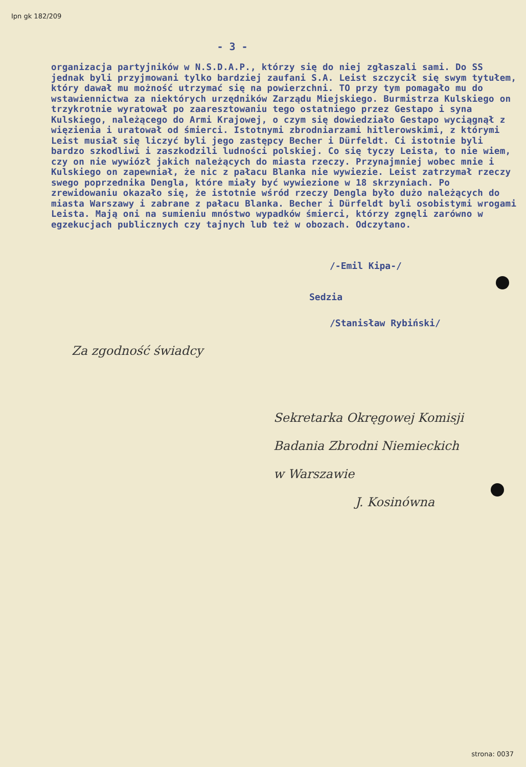Ipn gk 182/209
- 3 -
organizacja partyjników w N.S.D.A.P., którzy się do niej zgłaszali sami. Do SS jednak byli przyjmowani tylko bardziej zaufani S.A. Leist szczycił się swym tytułem, który dawał mu możność utrzymać się na powierzchni. TO przy tym pomagało mu do wstawiennictwa za niektórych urzędników Zarządu Miejskiego. Burmistrza Kulskiego on trzykrotnie wyratował po zaaresztowaniu tego ostatniego przez Gestapo i syna Kulskiego, należącego do Armi Krajowej, o czym się dowiedziało Gestapo wyciągnął z więzienia i uratował od śmierci. Istotnymi zbrodniarzami hitlerowskimi, z którymi Leist musiał się liczyć byli jego zastępcy Becher i Dürfeldt. Ci istotnie byli bardzo szkodliwi i zaszkodzili ludności polskiej. Co się tyczy Leista, to nie wiem, czy on nie wywiózł jakich należących do miasta rzeczy. Przynajmniej wobec mnie i Kulskiego on zapewniał, że nic z pałacu Blanka nie wywiezie. Leist zatrzymał rzeczy swego poprzednika Dengla, które miały być wywiezione w 18 skrzyniach. Po zrewidowaniu okazało się, że istotnie wśród rzeczy Dengla było dużo należących do miasta Warszawy i zabrane z pałacu Blanka. Becher i Dürfeldt byli osobistymi wrogami Leista. Mają oni na sumieniu mnóstwo wypadków śmierci, którzy zgnęli zarówno w egzekucjach publicznych czy tajnych lub też w obozach. Odczytano.
/-Emil Kipa-/
Sedzia
/Stanisław Rybiński/
Za zgodność świadcy
Sekretarka Okręgowej Komisji
Badania Zbrodni Niemieckich
w Warszawie
J. Kosinówna
strona: 0037